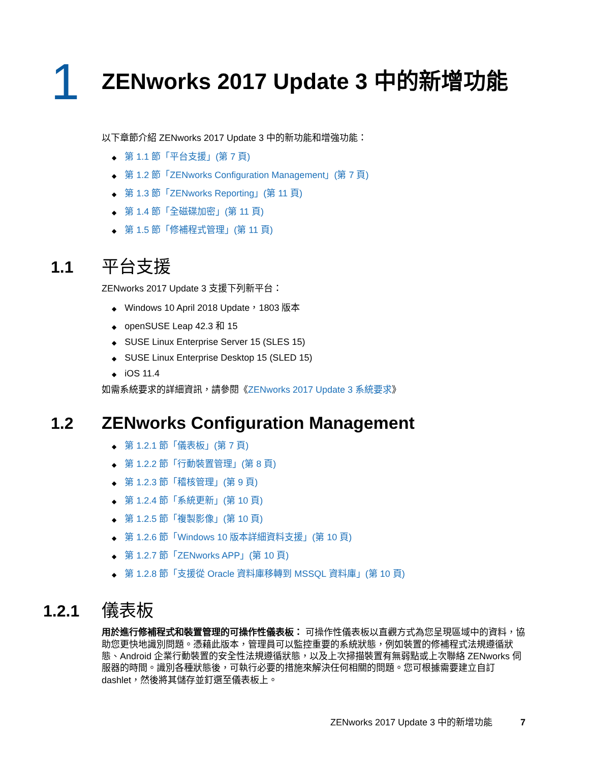1
ZENworks 2017 Update 3 中的新增功能
以下章節介紹 ZENworks 2017 Update 3 中的新功能和增強功能：
◆ 第 1.1 節「平台支援」(第 7 頁)
◆ 第 1.2 節「ZENworks Configuration Management」(第 7 頁)
◆ 第 1.3 節「ZENworks Reporting」(第 11 頁)
◆ 第 1.4 節「全磁碟加密」(第 11 頁)
◆ 第 1.5 節「修補程式管理」(第 11 頁)
1.1 平台支援
ZENworks 2017 Update 3 支援下列新平台：
◆ Windows 10 April 2018 Update，1803 版本
◆ openSUSE Leap 42.3 和 15
◆ SUSE Linux Enterprise Server 15 (SLES 15)
◆ SUSE Linux Enterprise Desktop 15 (SLED 15)
◆ iOS 11.4
如需系統要求的詳細資訊，請參閱《ZENworks 2017 Update 3 系統要求》
1.2 ZENworks Configuration Management
◆ 第 1.2.1 節「儀表板」(第 7 頁)
◆ 第 1.2.2 節「行動裝置管理」(第 8 頁)
◆ 第 1.2.3 節「稽核管理」(第 9 頁)
◆ 第 1.2.4 節「系統更新」(第 10 頁)
◆ 第 1.2.5 節「複製影像」(第 10 頁)
◆ 第 1.2.6 節「Windows 10 版本詳細資料支援」(第 10 頁)
◆ 第 1.2.7 節「ZENworks APP」(第 10 頁)
◆ 第 1.2.8 節「支援從 Oracle 資料庫移轉到 MSSQL 資料庫」(第 10 頁)
1.2.1 儀表板
用於進行修補程式和裝置管理的可操作性儀表板： 可操作性儀表板以直觀方式為您呈現區域中的資料，協助您更快地識別問題。憑藉此版本，管理員可以監控重要的系統狀態，例如裝置的修補程式法規遵循狀態、Android 企業行動裝置的安全性法規遵循狀態，以及上次掃描裝置有無弱點或上次聯絡 ZENworks 伺服器的時間。識別各種狀態後，可執行必要的措施來解決任何相關的問題。您可根據需要建立自訂 dashlet，然後將其儲存並釘選至儀表板上。
ZENworks 2017 Update 3 中的新增功能 7